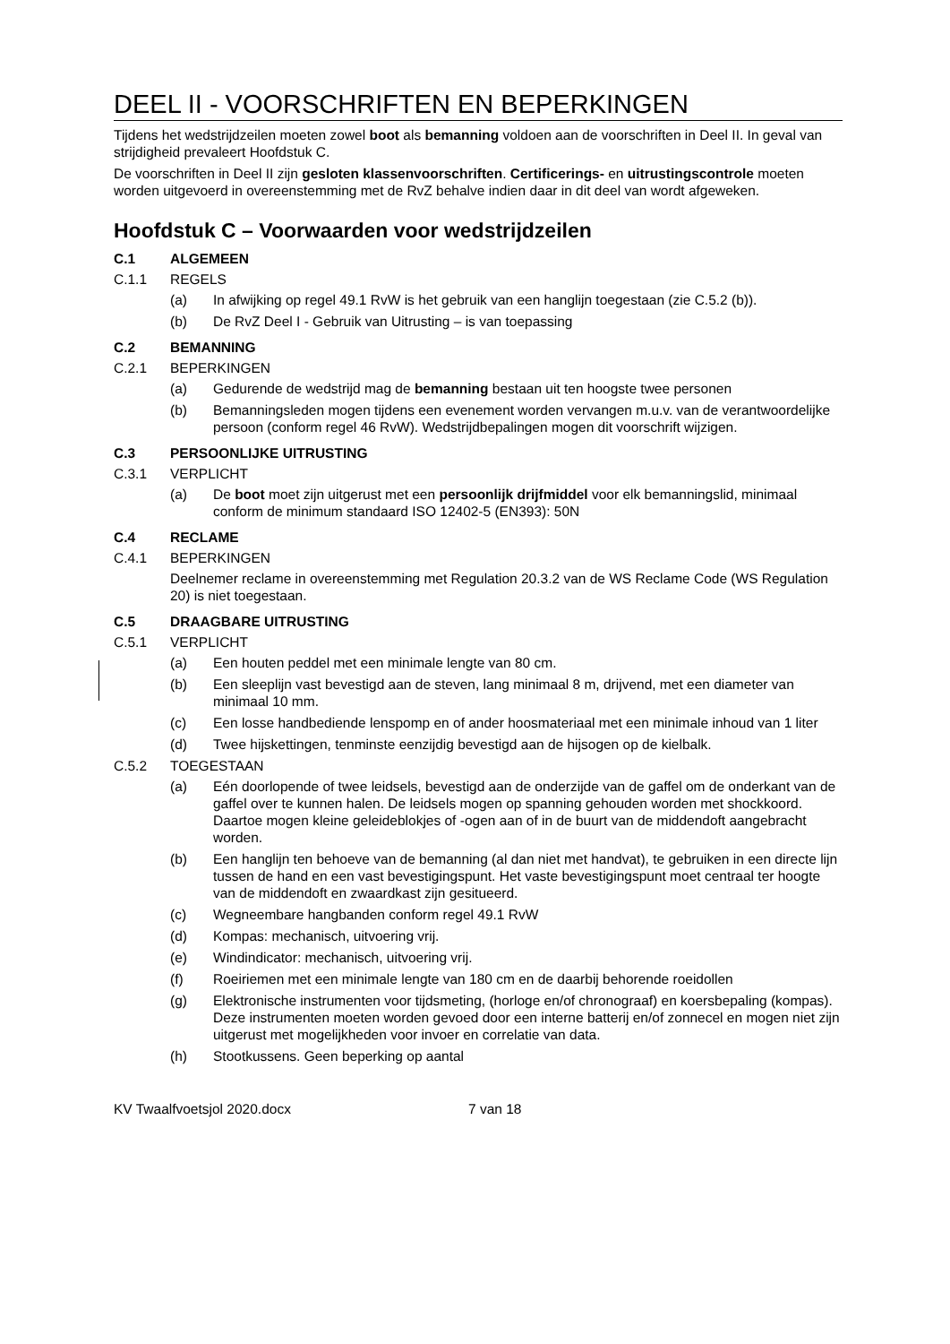DEEL II - VOORSCHRIFTEN EN BEPERKINGEN
Tijdens het wedstrijdzeilen moeten zowel boot als bemanning voldoen aan de voorschriften in Deel II. In geval van strijdigheid prevaleert Hoofdstuk C.
De voorschriften in Deel II zijn gesloten klassenvoorschriften. Certificerings- en uitrustingscontrole moeten worden uitgevoerd in overeenstemming met de RvZ behalve indien daar in dit deel van wordt afgeweken.
Hoofdstuk C – Voorwaarden voor wedstrijdzeilen
C.1 ALGEMEEN
C.1.1 REGELS
(a) In afwijking op regel 49.1 RvW is het gebruik van een hanglijn toegestaan (zie C.5.2 (b)).
(b) De RvZ Deel I - Gebruik van Uitrusting – is van toepassing
C.2 BEMANNING
C.2.1 BEPERKINGEN
(a) Gedurende de wedstrijd mag de bemanning bestaan uit ten hoogste twee personen
(b) Bemanningsleden mogen tijdens een evenement worden vervangen m.u.v. van de verantwoordelijke persoon (conform regel 46 RvW). Wedstrijdbepalingen mogen dit voorschrift wijzigen.
C.3 PERSOONLIJKE UITRUSTING
C.3.1 VERPLICHT
(a) De boot moet zijn uitgerust met een persoonlijk drijfmiddel voor elk bemanningslid, minimaal conform de minimum standaard ISO 12402-5 (EN393): 50N
C.4 RECLAME
C.4.1 BEPERKINGEN
Deelnemer reclame in overeenstemming met Regulation 20.3.2 van de WS Reclame Code (WS Regulation 20) is niet toegestaan.
C.5 DRAAGBARE UITRUSTING
C.5.1 VERPLICHT
(a) Een houten peddel met een minimale lengte van 80 cm.
(b) Een sleeplijn vast bevestigd aan de steven, lang minimaal 8 m, drijvend, met een diameter van minimaal 10 mm.
(c) Een losse handbediende lenspomp en of ander hoosmateriaal met een minimale inhoud van 1 liter
(d) Twee hijskettingen, tenminste eenzijdig bevestigd aan de hijsogen op de kielbalk.
C.5.2 TOEGESTAAN
(a) Eén doorlopende of twee leidsels, bevestigd aan de onderzijde van de gaffel om de onderkant van de gaffel over te kunnen halen. De leidsels mogen op spanning gehouden worden met shockkoord. Daartoe mogen kleine geleideblokjes of -ogen aan of in de buurt van de middendoft aangebracht worden.
(b) Een hanglijn ten behoeve van de bemanning (al dan niet met handvat), te gebruiken in een directe lijn tussen de hand en een vast bevestigingspunt. Het vaste bevestigingspunt moet centraal ter hoogte van de middendoft en zwaardkast zijn gesitueerd.
(c) Wegneembare hangbanden conform regel 49.1 RvW
(d) Kompas: mechanisch, uitvoering vrij.
(e) Windindicator: mechanisch, uitvoering vrij.
(f) Roeiriemen met een minimale lengte van 180 cm en de daarbij behorende roeidollen
(g) Elektronische instrumenten voor tijdsmeting, (horloge en/of chronograaf) en koersbepaling (kompas). Deze instrumenten moeten worden gevoed door een interne batterij en/of zonnecel en mogen niet zijn uitgerust met mogelijkheden voor invoer en correlatie van data.
(h) Stootkussens. Geen beperking op aantal
KV Twaalfvoetsjol 2020.docx 7 van 18